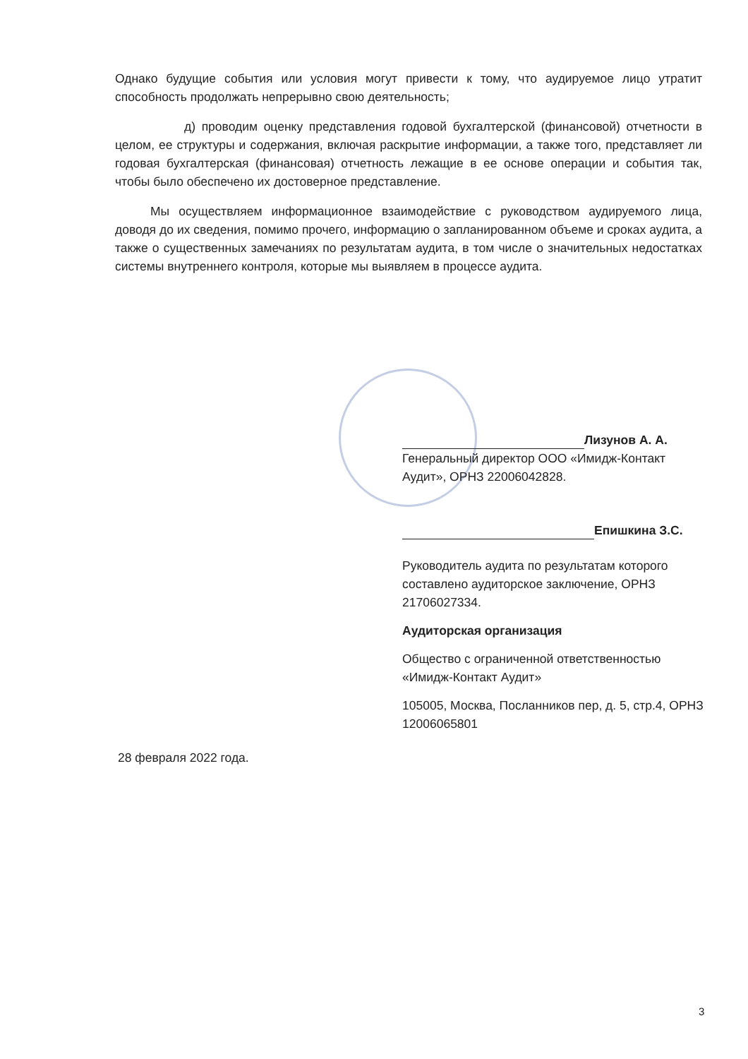Однако будущие события или условия могут привести к тому, что аудируемое лицо утратит способность продолжать непрерывно свою деятельность;
д) проводим оценку представления годовой бухгалтерской (финансовой) отчетности в целом, ее структуры и содержания, включая раскрытие информации, а также того, представляет ли годовая бухгалтерская (финансовая) отчетность лежащие в ее основе операции и события так, чтобы было обеспечено их достоверное представление.
Мы осуществляем информационное взаимодействие с руководством аудируемого лица, доводя до их сведения, помимо прочего, информацию о запланированном объеме и сроках аудита, а также о существенных замечаниях по результатам аудита, в том числе о значительных недостатках системы внутреннего контроля, которые мы выявляем в процессе аудита.
Лизунов А. А.
Генеральный директор ООО «Имидж-Контакт Аудит», ОРНЗ 22006042828.
Епишкина З.С.
Руководитель аудита по результатам которого составлено аудиторское заключение, ОРНЗ 21706027334.
Аудиторская организация
Общество с ограниченной ответственностью «Имидж-Контакт Аудит»
105005, Москва, Посланников пер, д. 5, стр.4, ОРНЗ 12006065801
28 февраля 2022 года.
3